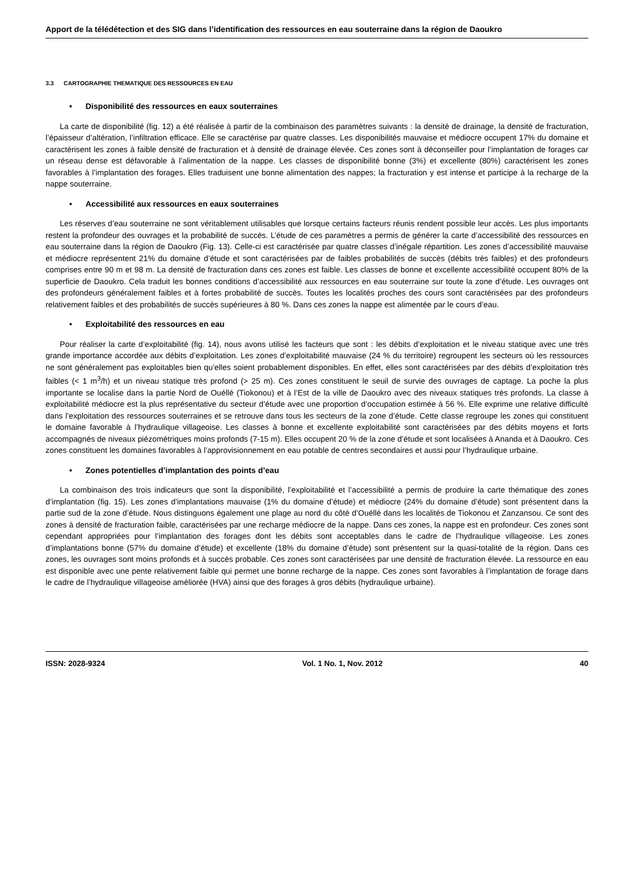Apport de la télédétection et des SIG dans l’identification des ressources en eau souterraine dans la région de Daoukro
3.3 CARTOGRAPHIE THEMATIQUE DES RESSOURCES EN EAU
• Disponibilité des ressources en eaux souterraines
La carte de disponibilité (fig. 12) a été réalisée à partir de la combinaison des paramètres suivants : la densité de drainage, la densité de fracturation, l’épaisseur d’altération, l’infiltration efficace. Elle se caractérise par quatre classes. Les disponibilités mauvaise et médiocre occupent 17% du domaine et caractérisent les zones à faible densité de fracturation et à densité de drainage élevée. Ces zones sont à déconseiller pour l’implantation de forages car un réseau dense est défavorable à l’alimentation de la nappe. Les classes de disponibilité bonne (3%) et excellente (80%) caractérisent les zones favorables à l’implantation des forages. Elles traduisent une bonne alimentation des nappes; la fracturation y est intense et participe à la recharge de la nappe souterraine.
• Accessibilité aux ressources en eaux souterraines
Les réserves d’eau souterraine ne sont véritablement utilisables que lorsque certains facteurs réunis rendent possible leur accès. Les plus importants restent la profondeur des ouvrages et la probabilité de succès. L’étude de ces paramètres a permis de générer la carte d’accessibilité des ressources en eau souterraine dans la région de Daoukro (Fig. 13). Celle-ci est caractérisée par quatre classes d’inégale répartition. Les zones d’accessibilité mauvaise et médiocre représentent 21% du domaine d’étude et sont caractérisées par de faibles probabilités de succès (débits très faibles) et des profondeurs comprises entre 90 m et 98 m. La densité de fracturation dans ces zones est faible. Les classes de bonne et excellente accessibilité occupent 80% de la superficie de Daoukro. Cela traduit les bonnes conditions d’accessibilité aux ressources en eau souterraine sur toute la zone d’étude. Les ouvrages ont des profondeurs généralement faibles et à fortes probabilité de succès. Toutes les localités proches des cours sont caractérisées par des profondeurs relativement faibles et des probabilités de succès supérieures à 80 %. Dans ces zones la nappe est alimentée par le cours d’eau.
• Exploitabilité des ressources en eau
Pour réaliser la carte d’exploitabilité (fig. 14), nous avons utilisé les facteurs que sont : les débits d’exploitation et le niveau statique avec une très grande importance accordée aux débits d’exploitation. Les zones d’exploitabilité mauvaise (24 % du territoire) regroupent les secteurs où les ressources ne sont généralement pas exploitables bien qu’elles soient probablement disponibles. En effet, elles sont caractérisées par des débits d’exploitation très faibles (< 1 m<sup>3</sup>/h) et un niveau statique très profond (> 25 m). Ces zones constituent le seuil de survie des ouvrages de captage. La poche la plus importante se localise dans la partie Nord de Ouéllé (Tiokonou) et à l’Est de la ville de Daoukro avec des niveaux statiques très profonds. La classe à exploitabilité médiocre est la plus représentative du secteur d’étude avec une proportion d’occupation estimée à 56 %. Elle exprime une relative difficulté dans l’exploitation des ressources souterraines et se retrouve dans tous les secteurs de la zone d’étude. Cette classe regroupe les zones qui constituent le domaine favorable à l’hydraulique villageoise. Les classes à bonne et excellente exploitabilité sont caractérisées par des débits moyens et forts accompagnés de niveaux piézométriques moins profonds (7-15 m). Elles occupent 20 % de la zone d’étude et sont localisées à Ananda et à Daoukro. Ces zones constituent les domaines favorables à l’approvisionnement en eau potable de centres secondaires et aussi pour l’hydraulique urbaine.
• Zones potentielles d’implantation des points d’eau
La combinaison des trois indicateurs que sont la disponibilité, l’exploitabilité et l’accessibilité a permis de produire la carte thématique des zones d’implantation (fig. 15). Les zones d’implantations mauvaise (1% du domaine d’étude) et médiocre (24% du domaine d’étude) sont présentent dans la partie sud de la zone d’étude. Nous distinguons également une plage au nord du côté d’Ouéllé dans les localités de Tiokonou et Zanzansou. Ce sont des zones à densité de fracturation faible, caractérisées par une recharge médiocre de la nappe. Dans ces zones, la nappe est en profondeur. Ces zones sont cependant appropriées pour l’implantation des forages dont les débits sont acceptables dans le cadre de l’hydraulique villageoise. Les zones d’implantations bonne (57% du domaine d’étude) et excellente (18% du domaine d’étude) sont présentent sur la quasi-totalité de la région. Dans ces zones, les ouvrages sont moins profonds et à succès probable. Ces zones sont caractérisées par une densité de fracturation élevée. La ressource en eau est disponible avec une pente relativement faible qui permet une bonne recharge de la nappe. Ces zones sont favorables à l’implantation de forage dans le cadre de l’hydraulique villageoise améliorée (HVA) ainsi que des forages à gros débits (hydraulique urbaine).
ISSN: 2028-9324 Vol. 1 No. 1, Nov. 2012 40